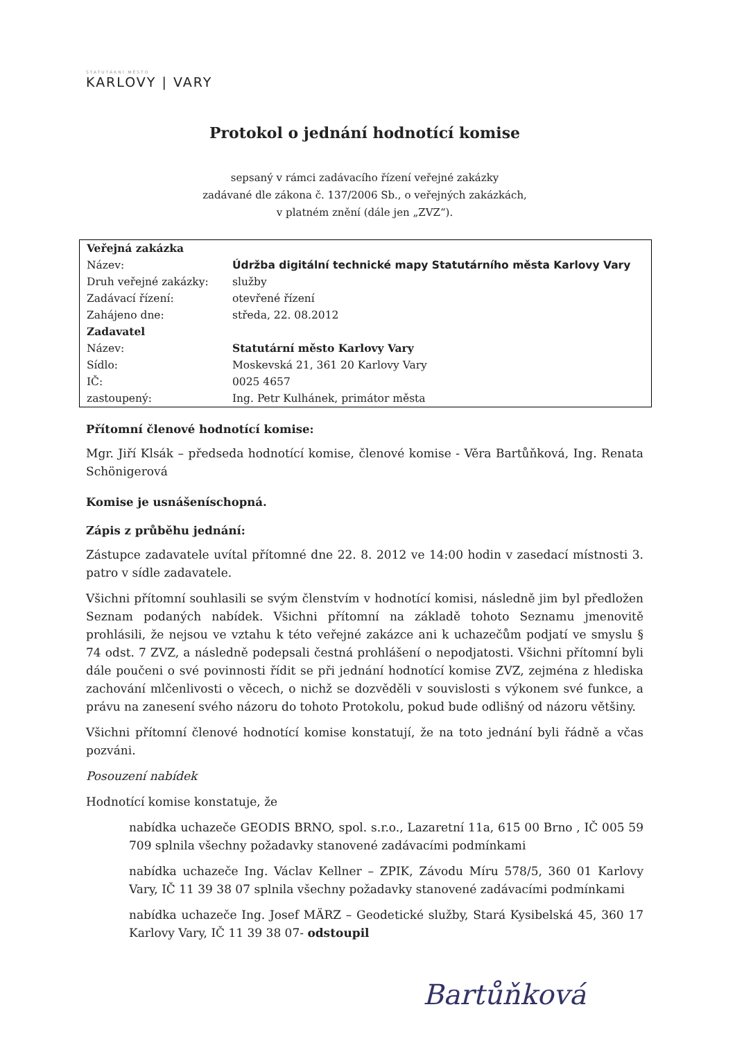STATUTÁRNÍ MĚSTO
KARLOVY | VARY
Protokol o jednání hodnotící komise
sepsaný v rámci zadávacího řízení veřejné zakázky
zadávané dle zákona č. 137/2006 Sb., o veřejných zakázkách,
v platném znění (dále jen „ZVZ“).
| Veřejná zakázka | |
| Název: | Údržba digitální technické mapy Statutárního města Karlovy Vary |
| Druh veřejné zakázky: | služby |
| Zadávací řízení: | otevřené řízení |
| Zahájeno dne: | středa, 22. 08.2012 |
| Zadavatel | |
| Název: | Statutární město Karlovy Vary |
| Sídlo: | Moskevská 21, 361 20 Karlovy Vary |
| IČ: | 0025 4657 |
| zastoupený: | Ing. Petr Kulhánek, primátor města |
Přítomní členové hodnotící komise:
Mgr. Jiří Klsák – předseda hodnotící komise, členové komise - Věra Bartůňková, Ing. Renata Schönigerová
Komise je usnášeníschopná.
Zápis z průběhu jednání:
Zástupce zadavatele uvítal přítomné dne 22. 8. 2012 ve 14:00 hodin v zasedací místnosti 3. patro v sídle zadavatele.
Všichni přítomní souhlasili se svým členstvím v hodnotící komisi, následně jim byl předložen Seznam podaných nabídek. Všichni přítomní na základě tohoto Seznamu jmenovitě prohlásili, že nejsou ve vztahu k této veřejné zakázce ani k uchazečům podjatí ve smyslu § 74 odst. 7 ZVZ, a následně podepsali čestná prohlášení o nepodjatosti. Všichni přítomní byli dále poučeni o své povinnosti řídit se při jednání hodnotící komise ZVZ, zejména z hlediska zachování mlčenlivosti o věcech, o nichž se dozvěděli v souvislosti s výkonem své funkce, a právu na zanesení svého názoru do tohoto Protokolu, pokud bude odlišný od názoru většiny.
Všichni přítomní členové hodnotící komise konstatují, že na toto jednání byli řádně a včas pozváni.
Posouzení nabídek
Hodnotící komise konstatuje, že
nabídka uchazeče GEODIS BRNO, spol. s.r.o., Lazaretní 11a, 615 00 Brno , IČ 005 59 709 splnila všechny požadavky stanovené zadávacími podmínkami
nabídka uchazeče Ing. Václav Kellner – ZPIK, Závodu Míru 578/5, 360 01 Karlovy Vary, IČ 11 39 38 07 splnila všechny požadavky stanovené zadávacími podmínkami
nabídka uchazeče Ing. Josef MÄRZ – Geodetické služby, Stará Kysibelská 45, 360 17 Karlovy Vary, IČ 11 39 38 07- odstoupil
Bartůňková